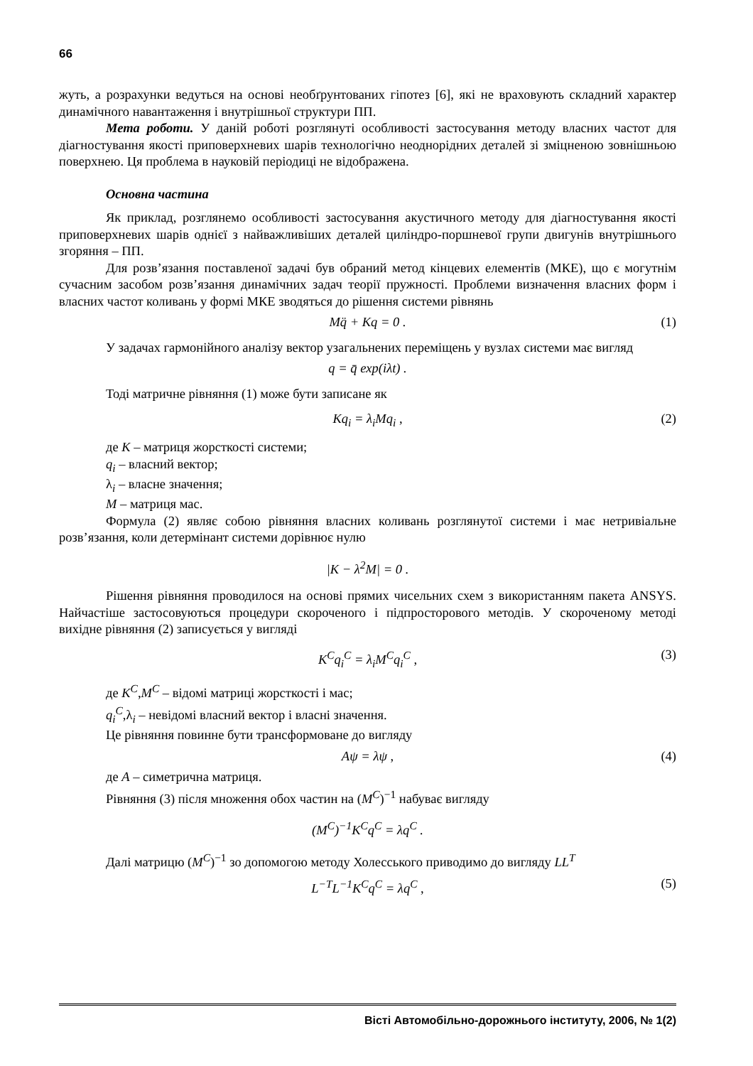66
жуть, а розрахунки ведуться на основі необґрунтованих гіпотез [6], які не враховують складний характер динамічного навантаження і внутрішньої структури ПП.
Мета роботи. У даній роботі розглянуті особливості застосування методу власних частот для діагностування якості приповерхневих шарів технологічно неоднорідних деталей зі зміцненою зовнішньою поверхнею. Ця проблема в науковій періодиці не відображена.
Основна частина
Як приклад, розглянемо особливості застосування акустичного методу для діагностування якості приповерхневих шарів однієї з найважливіших деталей циліндро-поршневої групи двигунів внутрішнього згоряння – ПП.
Для розв’язання поставленої задачі був обраний метод кінцевих елементів (МКЕ), що є могутнім сучасним засобом розв’язання динамічних задач теорії пружності. Проблеми визначення власних форм і власних частот коливань у формі МКЕ зводяться до рішення системи рівнянь
Mq̈ + Kq = 0 . (1)
У задачах гармонійного аналізу вектор узагальнених переміщень у вузлах системи має вигляд
q = q̄ exp(iλt) .
Тоді матричне рівняння (1) може бути записане як
Kq<sub>i</sub> = λ<sub>i</sub>Mq<sub>i</sub> , (2)
де K – матриця жорсткості системи;
q<sub>i</sub> – власний вектор;
λ<sub>i</sub> – власне значення;
M – матриця мас.
Формула (2) являє собою рівняння власних коливань розглянутої системи і має нетривіальне розв’язання, коли детермінант системи дорівнює нулю
|K − λ<sup>2</sup>M| = 0 .
Рішення рівняння проводилося на основі прямих чисельних схем з використанням пакета ANSYS. Найчастіше застосовуються процедури скороченого і підпросторового методів. У скороченому методі вихідне рівняння (2) записується у вигляді
K<sup>C</sup>q<sub>i</sub><sup>C</sup> = λ<sub>i</sub>M<sup>C</sup>q<sub>i</sub><sup>C</sup> , (3)
де K<sup>C</sup>,M<sup>C</sup> – відомі матриці жорсткості і мас;
q<sub>i</sub><sup>C</sup>,λ<sub>i</sub> – невідомі власний вектор і власні значення.
Це рівняння повинне бути трансформоване до вигляду
Aψ = λψ , (4)
де A – симетрична матриця.
Рівняння (3) після множення обох частин на (M<sup>C</sup>)<sup>−1</sup> набуває вигляду
(M<sup>C</sup>)<sup>−1</sup>K<sup>C</sup>q<sup>C</sup> = λq<sup>C</sup> .
Далі матрицю (M<sup>C</sup>)<sup>−1</sup> зо допомогою методу Холесського приводимо до вигляду LL<sup>T</sup>
L<sup>−T</sup>L<sup>−1</sup>K<sup>C</sup>q<sup>C</sup> = λq<sup>C</sup> , (5)
Вісті Автомобільно-дорожнього інституту, 2006, № 1(2)